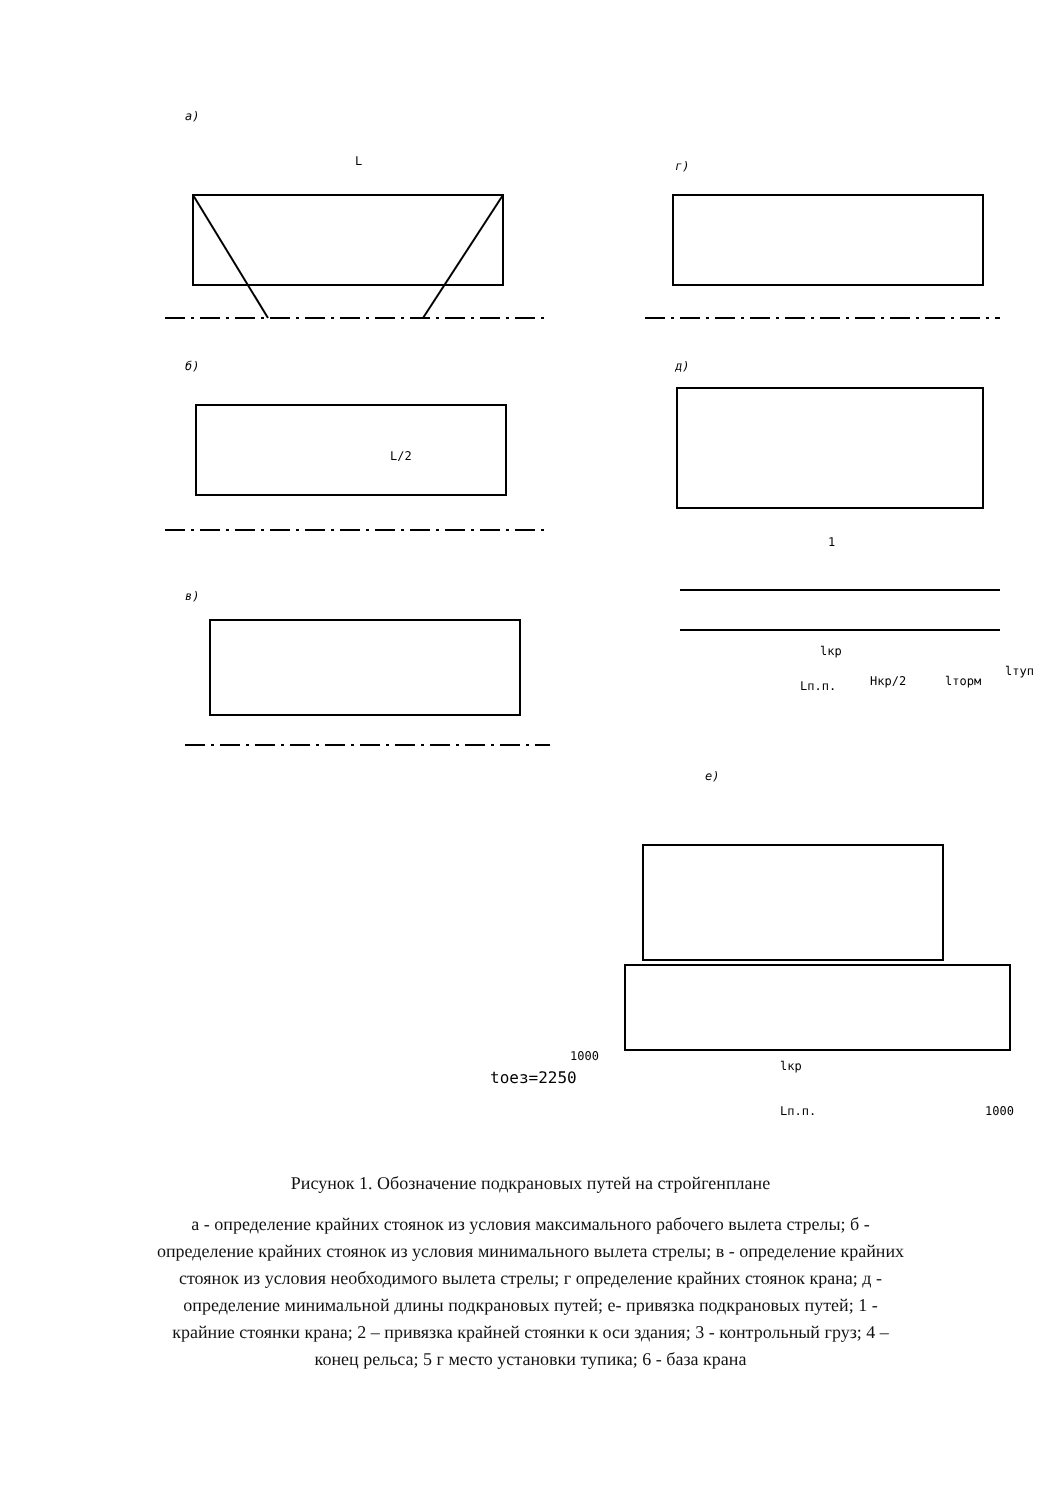а)
г)
б)
д)
в)
е)
L
L/2
1
lкр
Lп.п.
Hкр/2
lторм
lтуп
1000
tоез=2250
lкр
Lп.п.
1000
Рисунок 1. Обозначение подкрановых путей на стройгенплане
а - определение крайних стоянок из условия максимального рабочего вылета стрелы; б - определение крайних стоянок из условия минимального вылета стрелы; в - определение крайних стоянок из условия необходимого вылета стрелы; г определение крайних стоянок крана; д - определение минимальной длины подкрановых путей; е- привязка подкрановых путей; 1 - крайние стоянки крана; 2 – привязка крайней стоянки к оси здания; 3 - контрольный груз; 4 – конец рельса; 5 г место установки тупика; 6 - база крана